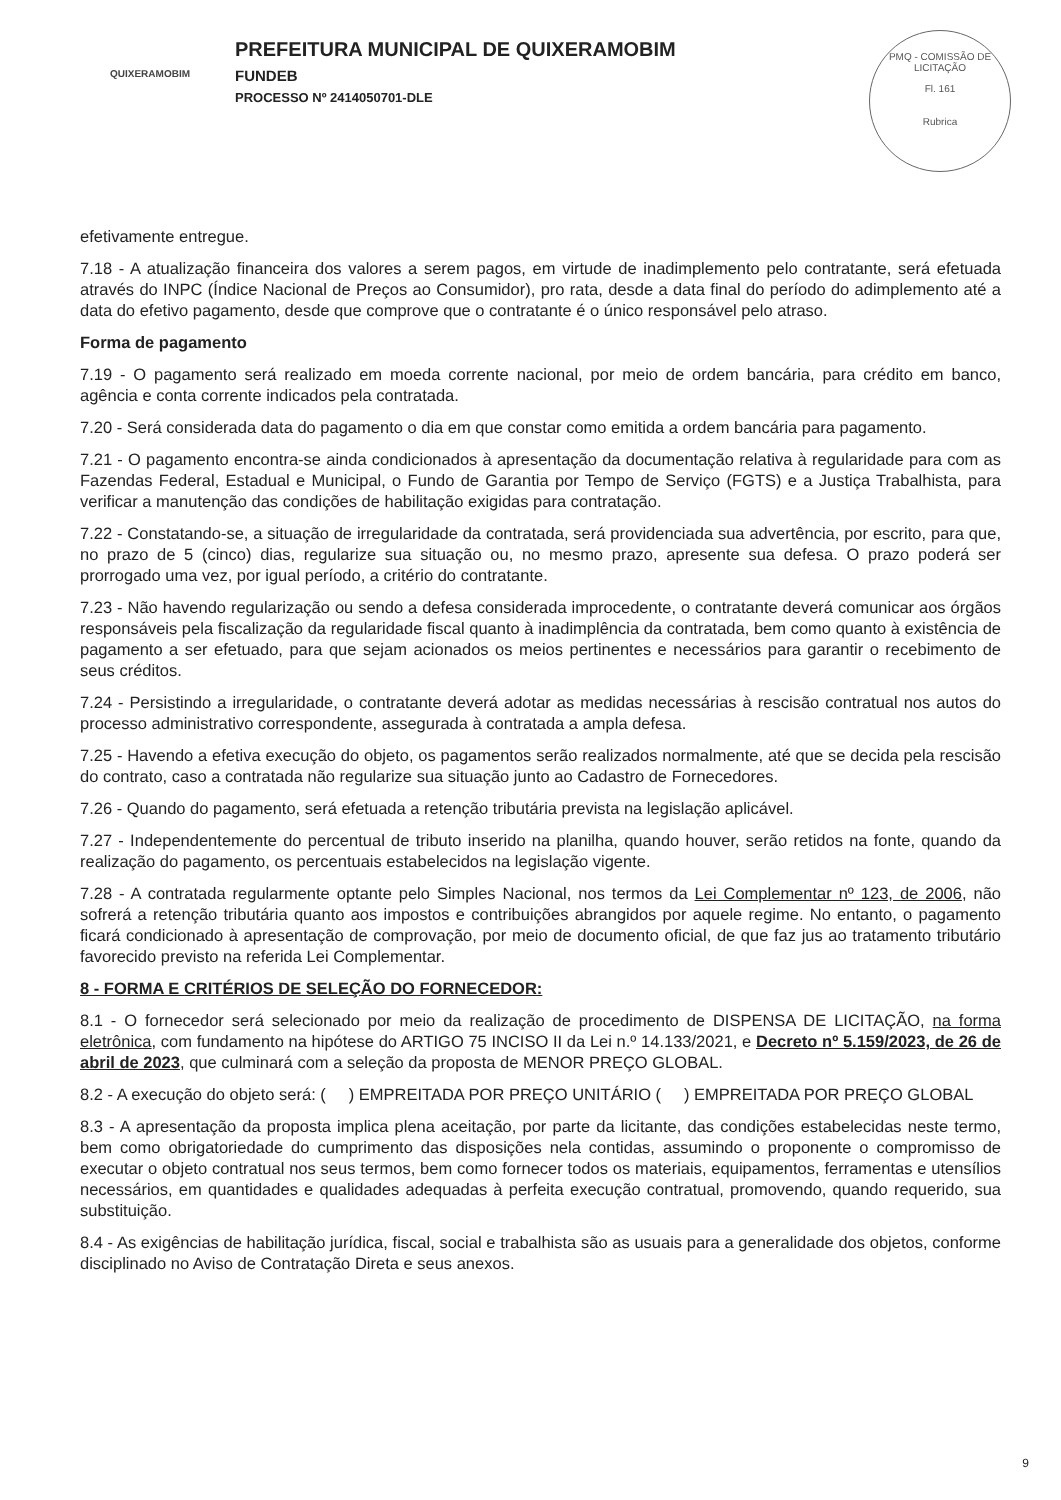QUIXERAMOBIM
PREFEITURA MUNICIPAL DE QUIXERAMOBIM
FUNDEB
PROCESSO Nº 2414050701-DLE
PMQ - COMISSÃO DE LICITAÇÃO
Fl. 161
Rubrica
efetivamente entregue.
7.18 - A atualização financeira dos valores a serem pagos, em virtude de inadimplemento pelo contratante, será efetuada através do INPC (Índice Nacional de Preços ao Consumidor), pro rata, desde a data final do período do adimplemento até a data do efetivo pagamento, desde que comprove que o contratante é o único responsável pelo atraso.
Forma de pagamento
7.19 - O pagamento será realizado em moeda corrente nacional, por meio de ordem bancária, para crédito em banco, agência e conta corrente indicados pela contratada.
7.20 - Será considerada data do pagamento o dia em que constar como emitida a ordem bancária para pagamento.
7.21 - O pagamento encontra-se ainda condicionados à apresentação da documentação relativa à regularidade para com as Fazendas Federal, Estadual e Municipal, o Fundo de Garantia por Tempo de Serviço (FGTS) e a Justiça Trabalhista, para verificar a manutenção das condições de habilitação exigidas para contratação.
7.22 - Constatando-se, a situação de irregularidade da contratada, será providenciada sua advertência, por escrito, para que, no prazo de 5 (cinco) dias, regularize sua situação ou, no mesmo prazo, apresente sua defesa. O prazo poderá ser prorrogado uma vez, por igual período, a critério do contratante.
7.23 - Não havendo regularização ou sendo a defesa considerada improcedente, o contratante deverá comunicar aos órgãos responsáveis pela fiscalização da regularidade fiscal quanto à inadimplência da contratada, bem como quanto à existência de pagamento a ser efetuado, para que sejam acionados os meios pertinentes e necessários para garantir o recebimento de seus créditos.
7.24 - Persistindo a irregularidade, o contratante deverá adotar as medidas necessárias à rescisão contratual nos autos do processo administrativo correspondente, assegurada à contratada a ampla defesa.
7.25 - Havendo a efetiva execução do objeto, os pagamentos serão realizados normalmente, até que se decida pela rescisão do contrato, caso a contratada não regularize sua situação junto ao Cadastro de Fornecedores.
7.26 - Quando do pagamento, será efetuada a retenção tributária prevista na legislação aplicável.
7.27 - Independentemente do percentual de tributo inserido na planilha, quando houver, serão retidos na fonte, quando da realização do pagamento, os percentuais estabelecidos na legislação vigente.
7.28 - A contratada regularmente optante pelo Simples Nacional, nos termos da Lei Complementar nº 123, de 2006, não sofrerá a retenção tributária quanto aos impostos e contribuições abrangidos por aquele regime. No entanto, o pagamento ficará condicionado à apresentação de comprovação, por meio de documento oficial, de que faz jus ao tratamento tributário favorecido previsto na referida Lei Complementar.
8 - FORMA E CRITÉRIOS DE SELEÇÃO DO FORNECEDOR:
8.1 - O fornecedor será selecionado por meio da realização de procedimento de DISPENSA DE LICITAÇÃO, na forma eletrônica, com fundamento na hipótese do ARTIGO 75 INCISO II da Lei n.º 14.133/2021, e Decreto nº 5.159/2023, de 26 de abril de 2023, que culminará com a seleção da proposta de MENOR PREÇO GLOBAL.
8.2 - A execução do objeto será: ( ) EMPREITADA POR PREÇO UNITÁRIO ( ) EMPREITADA POR PREÇO GLOBAL
8.3 - A apresentação da proposta implica plena aceitação, por parte da licitante, das condições estabelecidas neste termo, bem como obrigatoriedade do cumprimento das disposições nela contidas, assumindo o proponente o compromisso de executar o objeto contratual nos seus termos, bem como fornecer todos os materiais, equipamentos, ferramentas e utensílios necessários, em quantidades e qualidades adequadas à perfeita execução contratual, promovendo, quando requerido, sua substituição.
8.4 - As exigências de habilitação jurídica, fiscal, social e trabalhista são as usuais para a generalidade dos objetos, conforme disciplinado no Aviso de Contratação Direta e seus anexos.
9